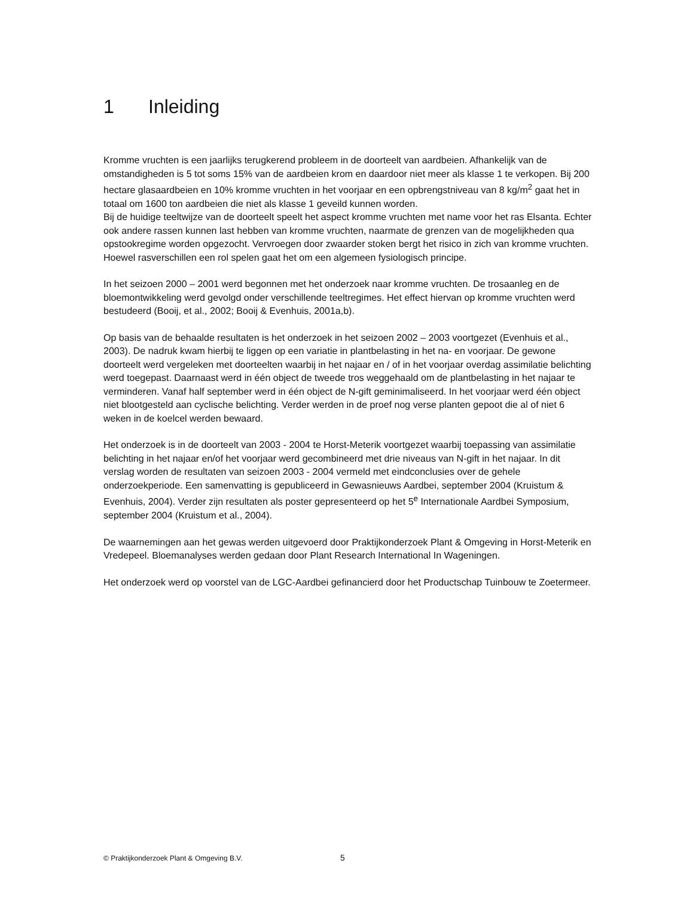1 Inleiding
Kromme vruchten is een jaarlijks terugkerend probleem in de doorteelt van aardbeien. Afhankelijk van de omstandigheden is 5 tot soms 15% van de aardbeien krom en daardoor niet meer als klasse 1 te verkopen. Bij 200 hectare glasaardbeien en 10% kromme vruchten in het voorjaar en een opbrengstniveau van 8 kg/m<sup>2</sup> gaat het in totaal om 1600 ton aardbeien die niet als klasse 1 geveild kunnen worden.
Bij de huidige teeltwijze van de doorteelt speelt het aspect kromme vruchten met name voor het ras Elsanta. Echter ook andere rassen kunnen last hebben van kromme vruchten, naarmate de grenzen van de mogelijkheden qua opstookregime worden opgezocht. Vervroegen door zwaarder stoken bergt het risico in zich van kromme vruchten. Hoewel rasverschillen een rol spelen gaat het om een algemeen fysiologisch principe.
In het seizoen 2000 – 2001 werd begonnen met het onderzoek naar kromme vruchten. De trosaanleg en de bloemontwikkeling werd gevolgd onder verschillende teeltregimes. Het effect hiervan op kromme vruchten werd bestudeerd (Booij, et al., 2002; Booij & Evenhuis, 2001a,b).
Op basis van de behaalde resultaten is het onderzoek in het seizoen 2002 – 2003 voortgezet (Evenhuis et al., 2003). De nadruk kwam hierbij te liggen op een variatie in plantbelasting in het na- en voorjaar. De gewone doorteelt werd vergeleken met doorteelten waarbij in het najaar en / of in het voorjaar overdag assimilatie belichting werd toegepast. Daarnaast werd in één object de tweede tros weggehaald om de plantbelasting in het najaar te verminderen. Vanaf half september werd in één object de N-gift geminimaliseerd. In het voorjaar werd één object niet blootgesteld aan cyclische belichting. Verder werden in de proef nog verse planten gepoot die al of niet 6 weken in de koelcel werden bewaard.
Het onderzoek is in de doorteelt van 2003 - 2004 te Horst-Meterik voortgezet waarbij toepassing van assimilatie belichting in het najaar en/of het voorjaar werd gecombineerd met drie niveaus van N-gift in het najaar. In dit verslag worden de resultaten van seizoen 2003 - 2004 vermeld met eindconclusies over de gehele onderzoekperiode. Een samenvatting is gepubliceerd in Gewasnieuws Aardbei, september 2004 (Kruistum & Evenhuis, 2004). Verder zijn resultaten als poster gepresenteerd op het 5<sup>e</sup> Internationale Aardbei Symposium, september 2004 (Kruistum et al., 2004).
De waarnemingen aan het gewas werden uitgevoerd door Praktijkonderzoek Plant & Omgeving in Horst-Meterik en Vredepeel. Bloemanalyses werden gedaan door Plant Research International In Wageningen.
Het onderzoek werd op voorstel van de LGC-Aardbei gefinancierd door het Productschap Tuinbouw te Zoetermeer.
© Praktijkonderzoek Plant & Omgeving B.V. 5